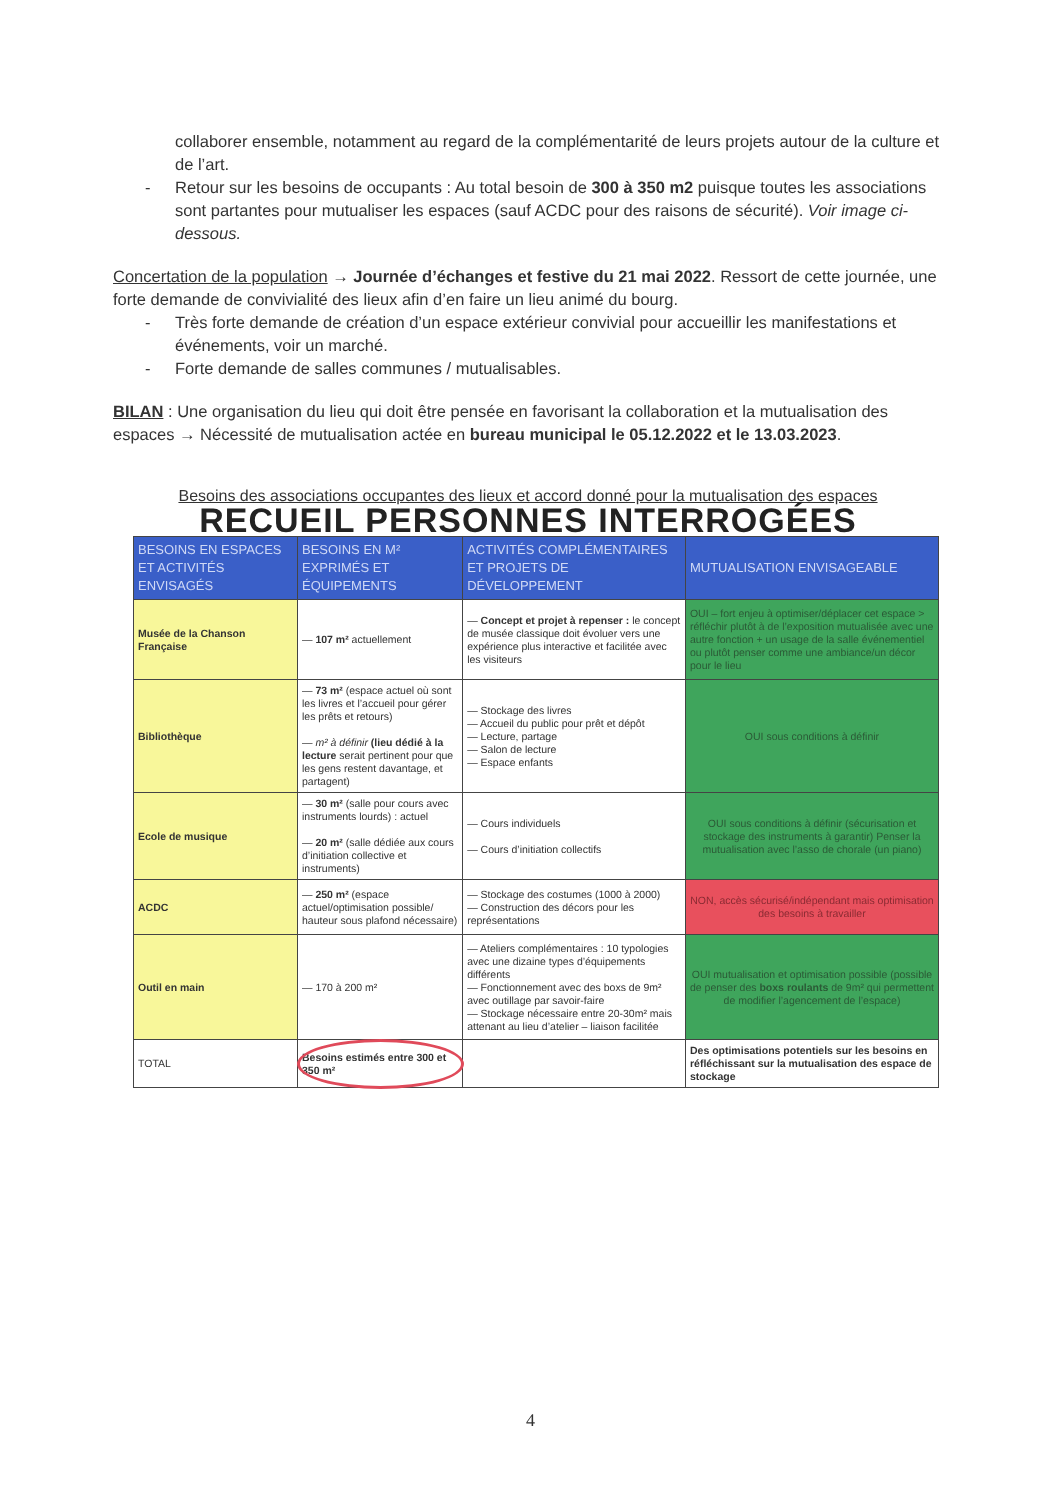collaborer ensemble, notamment au regard de la complémentarité de leurs projets autour de la culture et de l’art.
- Retour sur les besoins de occupants : Au total besoin de 300 à 350 m2 puisque toutes les associations sont partantes pour mutualiser les espaces (sauf ACDC pour des raisons de sécurité). Voir image ci-dessous.
Concertation de la population → Journée d’échanges et festive du 21 mai 2022. Ressort de cette journée, une forte demande de convivialité des lieux afin d’en faire un lieu animé du bourg.
- Très forte demande de création d’un espace extérieur convivial pour accueillir les manifestations et événements, voir un marché.
- Forte demande de salles communes / mutualisables.
BILAN : Une organisation du lieu qui doit être pensée en favorisant la collaboration et la mutualisation des espaces → Nécessité de mutualisation actée en bureau municipal le 05.12.2022 et le 13.03.2023.
Besoins des associations occupantes des lieux et accord donné pour la mutualisation des espaces
RECUEIL PERSONNES INTERROGÉES
| BESOINS EN ESPACES ET ACTIVITÉS ENVISAGÉS | BESOINS EN M² EXPRIMÉS ET ÉQUIPEMENTS | ACTIVITÉS COMPLÉMENTAIRES ET PROJETS DE DÉVELOPPEMENT | MUTUALISATION ENVISAGEABLE |
| --- | --- | --- | --- |
| Musée de la Chanson Française | — 107 m² actuellement | — Concept et projet à repenser : le concept de musée classique doit évoluer vers une expérience plus interactive et facilitée avec les visiteurs | OUI – fort enjeu à optimiser/déplacer cet espace > réfléchir plutôt à de l’exposition mutualisée avec une autre fonction + un usage de la salle événementiel ou plutôt penser comme une ambiance/un décor pour le lieu |
| Bibliothèque | — 73 m² (espace actuel où sont les livres et l’accueil pour gérer les prêts et retours) — m² à définir (lieu dédié à la lecture serait pertinent pour que les gens restent davantage, et partagent) | — Stockage des livres — Accueil du public pour prêt et dépôt — Lecture, partage — Salon de lecture — Espace enfants | OUI sous conditions à définir |
| Ecole de musique | — 30 m² (salle pour cours avec instruments lourds) : actuel — 20 m² (salle dédiée aux cours d’initiation collective et instruments) | — Cours individuels — Cours d’initiation collectifs | OUI sous conditions à définir (sécurisation et stockage des instruments à garantir) Penser la mutualisation avec l’asso de chorale (un piano) |
| ACDC | — 250 m² (espace actuel/optimisation possible/ hauteur sous plafond nécessaire) | — Stockage des costumes (1000 à 2000) — Construction des décors pour les représentations | NON, accès sécurisé/indépendant mais optimisation des besoins à travailler |
| Outil en main | — 170 à 200 m² | — Ateliers complémentaires : 10 typologies avec une dizaine types d’équipements différents — Fonctionnement avec des boxs de 9m² avec outillage par savoir-faire — Stockage nécessaire entre 20-30m² mais attenant au lieu d’atelier – liaison facilitée | OUI mutualisation et optimisation possible (possible de penser des boxs roulants de 9m² qui permettent de modifier l’agencement de l’espace) |
| TOTAL | Besoins estimés entre 300 et 350 m² | | Des optimisations potentiels sur les besoins en réfléchissant sur la mutualisation des espace de stockage |
4